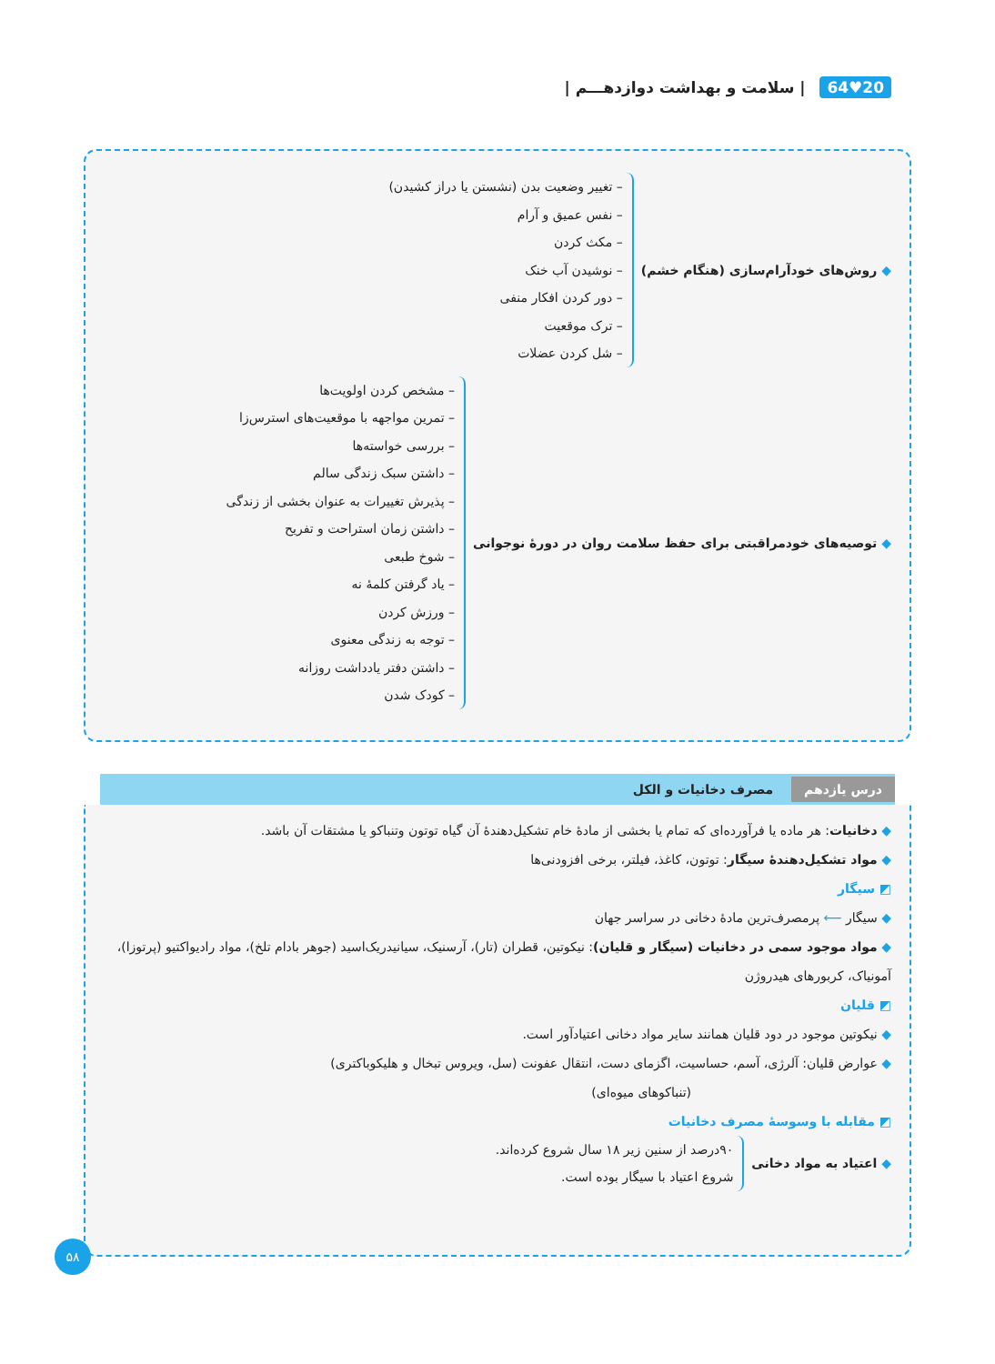20♥64 | سلامت و بهداشت دوازدهـــم |
◆ روش‌های خودآرام‌سازی (هنگام خشم)
– تغییر وضعیت بدن (نشستن یا دراز کشیدن)
– نفس عمیق و آرام
– مکث کردن
– نوشیدن آب خنک
– دور کردن افکار منفی
– ترک موقعیت
– شل کردن عضلات
◆ توصیه‌های خودمراقبتی برای حفظ سلامت روان در دورهٔ نوجوانی
– مشخص کردن اولویت‌ها
– تمرین مواجهه با موقعیت‌های استرس‌زا
– بررسی خواسته‌ها
– داشتن سبک زندگی سالم
– پذیرش تغییرات به عنوان بخشی از زندگی
– داشتن زمان استراحت و تفریح
– شوخ طبعی
– یاد گرفتن کلمهٔ نه
– ورزش کردن
– توجه به زندگی معنوی
– داشتن دفتر یادداشت روزانه
– کودک شدن
درس یازدهم مصرف دخانیات و الکل
◆ دخانیات: هر ماده یا فرآورده‌ای که تمام یا بخشی از مادهٔ خام تشکیل‌دهندهٔ آن گیاه توتون وتنباکو یا مشتقات آن باشد.
◆ مواد تشکیل‌دهندهٔ سیگار: توتون، کاغذ، فیلتر، برخی افزودنی‌ها
◩ سیگار
◆ سیگار ⟵ پرمصرف‌ترین مادهٔ دخانی در سراسر جهان
◆ مواد موجود سمی در دخانیات (سیگار و قلیان): نیکوتین، قطران (تار)، آرسنیک، سیانیدریک‌اسید (جوهر بادام تلخ)، مواد رادیواکتیو (پرتوزا)، آمونیاک، کربورهای هیدروژن
◩ قلیان
◆ نیکوتین موجود در دود قلیان همانند سایر مواد دخانی اعتیادآور است.
◆ عوارض قلیان: آلرژی، آسم، حساسیت، اگزمای دست، انتقال عفونت (سل، ویروس تبخال و هلیکوباکتری)
(تنباکوهای میوه‌ای)
◩ مقابله با وسوسهٔ مصرف دخانیات
◆ اعتیاد به مواد دخانی
۹۰درصد از سنین زیر ۱۸ سال شروع کرده‌اند.
شروع اعتیاد با سیگار بوده است.
۵۸